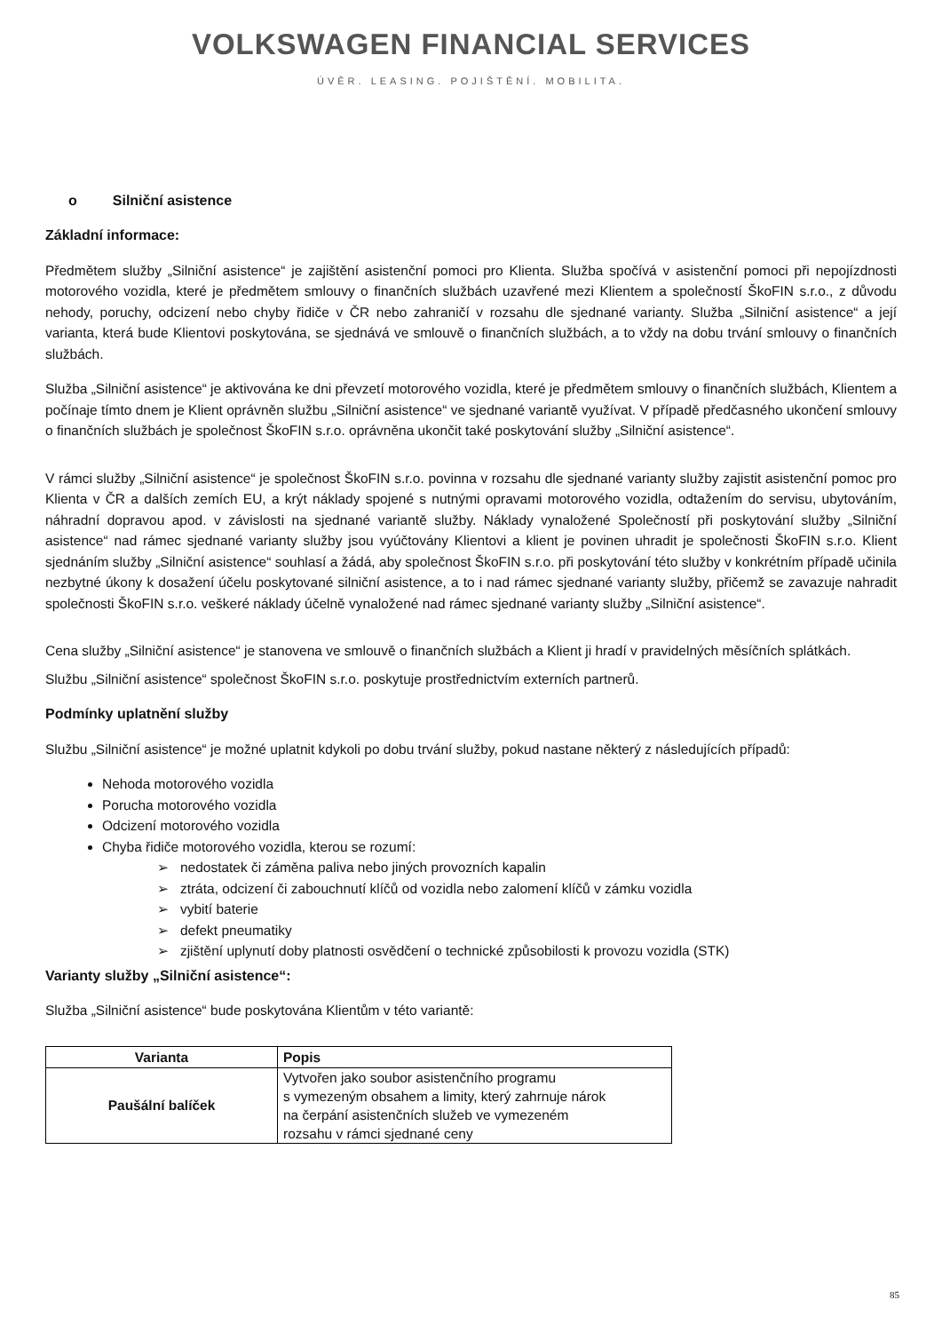VOLKSWAGEN FINANCIAL SERVICES
ÚVĚR. LEASING. POJIŠTĚNÍ. MOBILITA.
o Silniční asistence
Základní informace:
Předmětem služby „Silniční asistence“ je zajištění asistenční pomoci pro Klienta. Služba spočívá v asistenční pomoci při nepojízdnosti motorového vozidla, které je předmětem smlouvy o finančních službách uzavřené mezi Klientem a společností ŠkoFIN s.r.o., z důvodu nehody, poruchy, odcizení nebo chyby řidiče v ČR nebo zahraničí v rozsahu dle sjednané varianty. Služba „Silniční asistence“ a její varianta, která bude Klientovi poskytována, se sjednává ve smlouvě o finančních službách, a to vždy na dobu trvání smlouvy o finančních službách.
Služba „Silniční asistence“ je aktivována ke dni převzetí motorového vozidla, které je předmětem smlouvy o finančních službách, Klientem a počínaje tímto dnem je Klient oprávněn službu „Silniční asistence“ ve sjednané variantě využívat. V případě předčasného ukončení smlouvy o finančních službách je společnost ŠkoFIN s.r.o. oprávněna ukončit také poskytování služby „Silniční asistence“.
V rámci služby „Silniční asistence“ je společnost ŠkoFIN s.r.o. povinna v rozsahu dle sjednané varianty služby zajistit asistenční pomoc pro Klienta v ČR a dalších zemích EU, a krýt náklady spojené s nutnými opravami motorového vozidla, odtažením do servisu, ubytováním, náhradní dopravou apod. v závislosti na sjednané variantě služby. Náklady vynaložené Společností při poskytování služby „Silniční asistence“ nad rámec sjednané varianty služby jsou vyúčtovány Klientovi a klient je povinen uhradit je společnosti ŠkoFIN s.r.o. Klient sjednáním služby „Silniční asistence“ souhlasí a žádá, aby společnost ŠkoFIN s.r.o. při poskytování této služby v konkrétním případě učinila nezbytné úkony k dosažení účelu poskytované silniční asistence, a to i nad rámec sjednané varianty služby, přičemž se zavazuje nahradit společnosti ŠkoFIN s.r.o. veškeré náklady účelně vynaložené nad rámec sjednané varianty služby „Silniční asistence“.
Cena služby „Silniční asistence“ je stanovena ve smlouvě o finančních službách a Klient ji hradí v pravidelných měsíčních splátkách.
Službu „Silniční asistence“ společnost ŠkoFIN s.r.o. poskytuje prostřednictvím externích partnerů.
Podmínky uplatnění služby
Službu „Silniční asistence“ je možné uplatnit kdykoli po dobu trvání služby, pokud nastane některý z následujících případů:
Nehoda motorového vozidla
Porucha motorového vozidla
Odcizení motorového vozidla
Chyba řidiče motorového vozidla, kterou se rozumí:
➢ nedostatek či záměna paliva nebo jiných provozních kapalin
➢ ztráta, odcizení či zabouchnutí klíčů od vozidla nebo zalomení klíčů v zámku vozidla
➢ vybití baterie
➢ defekt pneumatiky
➢ zjištění uplynutí doby platnosti osvědčení o technické způsobilosti k provozu vozidla (STK)
Varianty služby „Silniční asistence“:
Služba „Silniční asistence“ bude poskytována Klientům v této variantě:
| Varianta | Popis |
| --- | --- |
| Paušální balíček | Vytvořen jako soubor asistenčního programu s vymezeným obsahem a limity, který zahrnuje nárok na čerpání asistenčních služeb ve vymezeném rozsahu v rámci sjednané ceny |
85